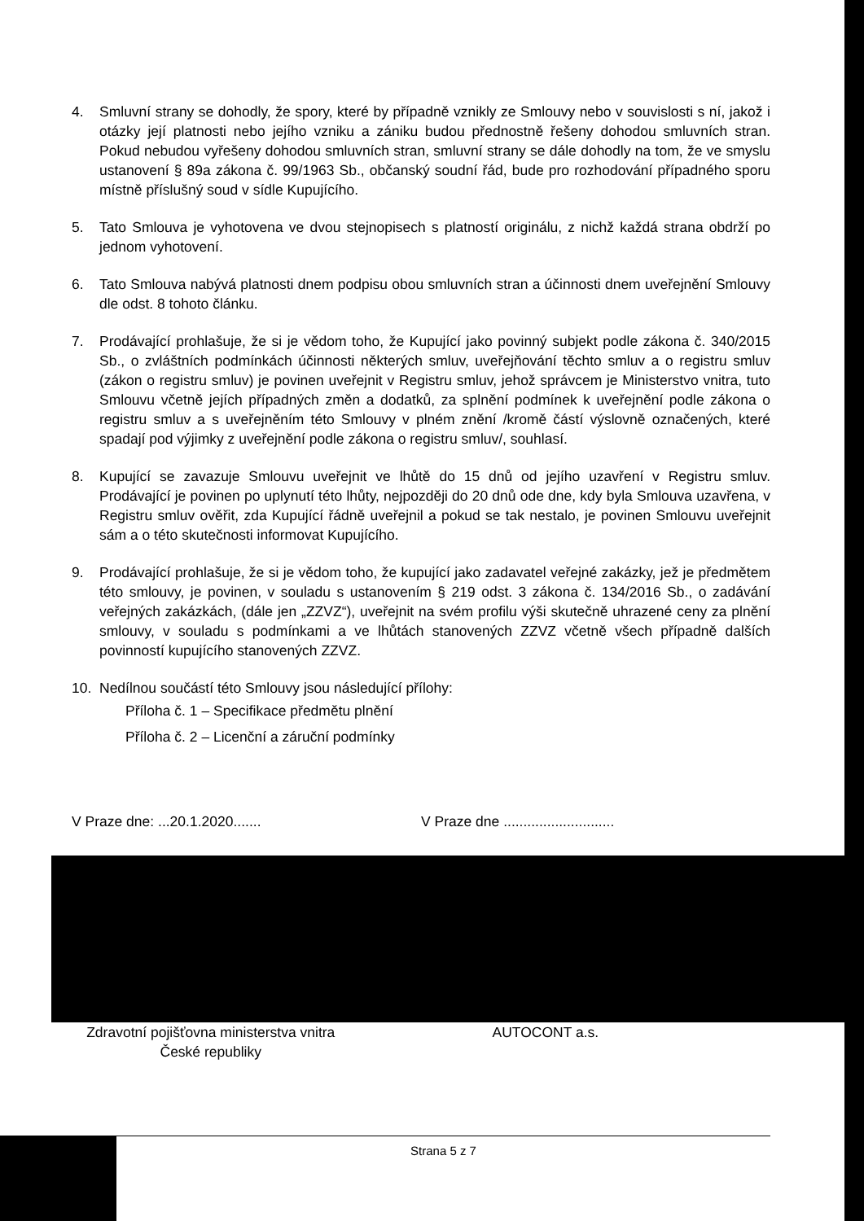4. Smluvní strany se dohodly, že spory, které by případně vznikly ze Smlouvy nebo v souvislosti s ní, jakož i otázky její platnosti nebo jejího vzniku a zániku budou přednostně řešeny dohodou smluvních stran. Pokud nebudou vyřešeny dohodou smluvních stran, smluvní strany se dále dohodly na tom, že ve smyslu ustanovení § 89a zákona č. 99/1963 Sb., občanský soudní řád, bude pro rozhodování případného sporu místně příslušný soud v sídle Kupujícího.
5. Tato Smlouva je vyhotovena ve dvou stejnopisech s platností originálu, z nichž každá strana obdrží po jednom vyhotovení.
6. Tato Smlouva nabývá platnosti dnem podpisu obou smluvních stran a účinnosti dnem uveřejnění Smlouvy dle odst. 8 tohoto článku.
7. Prodávající prohlašuje, že si je vědom toho, že Kupující jako povinný subjekt podle zákona č. 340/2015 Sb., o zvláštních podmínkách účinnosti některých smluv, uveřejňování těchto smluv a o registru smluv (zákon o registru smluv) je povinen uveřejnit v Registru smluv, jehož správcem je Ministerstvo vnitra, tuto Smlouvu včetně jejích případných změn a dodatků, za splnění podmínek k uveřejnění podle zákona o registru smluv a s uveřejněním této Smlouvy v plném znění /kromě částí výslovně označených, které spadají pod výjimky z uveřejnění podle zákona o registru smluv/, souhlasí.
8. Kupující se zavazuje Smlouvu uveřejnit ve lhůtě do 15 dnů od jejího uzavření v Registru smluv. Prodávající je povinen po uplynutí této lhůty, nejpozději do 20 dnů ode dne, kdy byla Smlouva uzavřena, v Registru smluv ověřit, zda Kupující řádně uveřejnil a pokud se tak nestalo, je povinen Smlouvu uveřejnit sám a o této skutečnosti informovat Kupujícího.
9. Prodávající prohlašuje, že si je vědom toho, že kupující jako zadavatel veřejné zakázky, jež je předmětem této smlouvy, je povinen, v souladu s ustanovením § 219 odst. 3 zákona č. 134/2016 Sb., o zadávání veřejných zakázkách, (dále jen „ZZVZ“), uveřejnit na svém profilu výši skutečně uhrazené ceny za plnění smlouvy, v souladu s podmínkami a ve lhůtách stanovených ZZVZ včetně všech případně dalších povinností kupujícího stanovených ZZVZ.
10. Nedílnou součástí této Smlouvy jsou následující přílohy:
Příloha č. 1 – Specifikace předmětu plnění
Příloha č. 2 – Licenční a záruční podmínky
V Praze dne: ...20.1.2020.......
V Praze dne ............................
Zdravotní pojišťovna ministerstva vnitra
České republiky
AUTOCONT a.s.
Strana 5 z 7